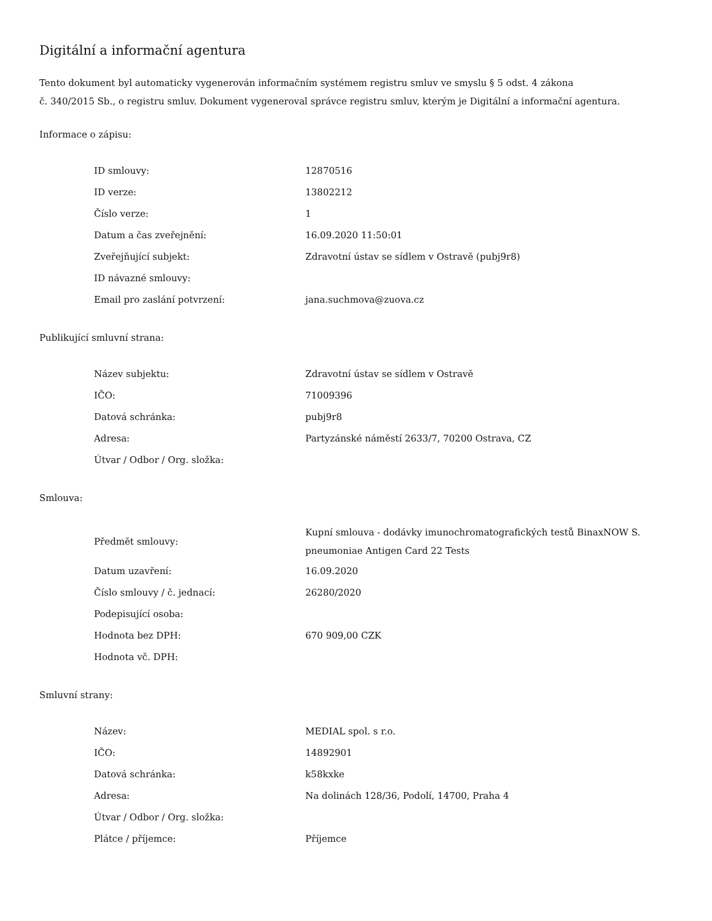Digitální a informační agentura
Tento dokument byl automaticky vygenerován informačním systémem registru smluv ve smyslu § 5 odst. 4 zákona
č. 340/2015 Sb., o registru smluv. Dokument vygeneroval správce registru smluv, kterým je Digitální a informační agentura.
Informace o zápisu:
| ID smlouvy: | 12870516 |
| ID verze: | 13802212 |
| Číslo verze: | 1 |
| Datum a čas zveřejnění: | 16.09.2020 11:50:01 |
| Zveřejňující subjekt: | Zdravotní ústav se sídlem v Ostravě (pubj9r8) |
| ID návazné smlouvy: | |
| Email pro zaslání potvrzení: | jana.suchmova@zuova.cz |
Publikující smluvní strana:
| Název subjektu: | Zdravotní ústav se sídlem v Ostravě |
| IČO: | 71009396 |
| Datová schránka: | pubj9r8 |
| Adresa: | Partyzánské náměstí 2633/7, 70200 Ostrava, CZ |
| Útvar / Odbor / Org. složka: | |
Smlouva:
| Předmět smlouvy: | Kupní smlouva - dodávky imunochromatografických testů BinaxNOW S. pneumoniae Antigen Card 22 Tests |
| Datum uzavření: | 16.09.2020 |
| Číslo smlouvy / č. jednací: | 26280/2020 |
| Podepisující osoba: | |
| Hodnota bez DPH: | 670 909,00 CZK |
| Hodnota vč. DPH: | |
Smluvní strany:
| Název: | MEDIAL spol. s r.o. |
| IČO: | 14892901 |
| Datová schránka: | k58kxke |
| Adresa: | Na dolinách 128/36, Podolí, 14700, Praha 4 |
| Útvar / Odbor / Org. složka: | |
| Plátce / příjemce: | Příjemce |